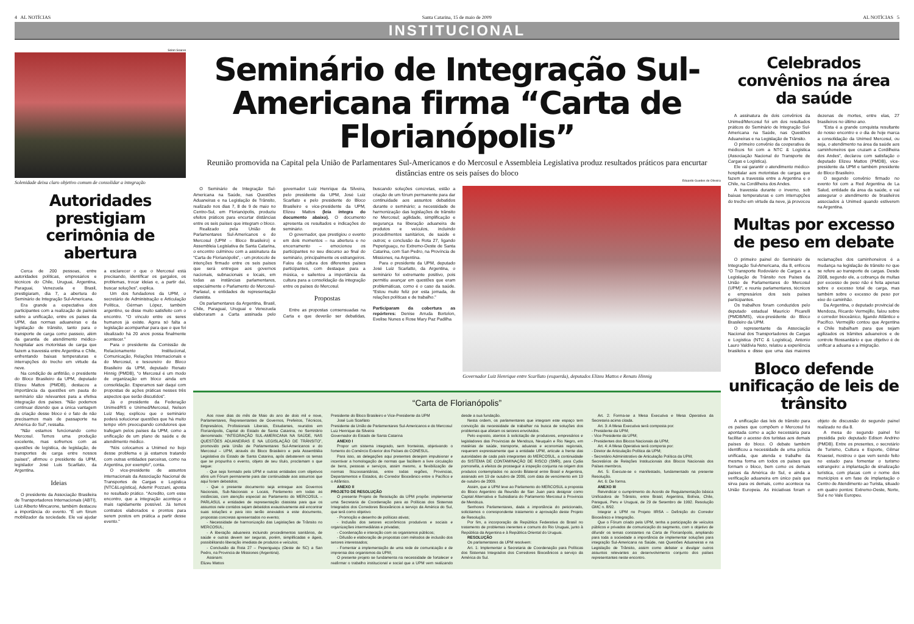4 AL NOTÍCIAS Santa Catarina, 15 de maio de 2009 AL NOTÍCIAS 5
INSTITUCIONAL
Solon Soares
Solenidade deixa claro objetivo comum de consolidar a integração
Autoridades prestigiam cerimônia de abertura
Cerca de 200 pessoas, entre autoridades políticas, empresários e técnicos do Chile, Uruguai, Argentina, Paraguai, Venezuela e Brasil, prestigiaram, dia 7, a abertura do Seminário de Integração Sul-Americana.
Era grande a expectativa dos participantes com a realização de painéis sobre a unificação, entre os países da UPM, das normas aduaneiras e da legislação de trânsito, tanto para o transporte de carga como passeio, além da garantia de atendimento médico-hospitalar aos motoristas de carga que fazem a travessia entre Argentina e Chile, enfrentando baixas temperaturas e interrupções do trecho em virtude da neve.
Na condição de anfitrião, o presidente do Bloco Brasileiro da UPM, deputado Elizeu Mattos (PMDB), destacou a importância da questões em pauta do seminário são relevantes para a efetiva integração dos países. “Não podemos continuar dizendo que a única vantagem da criação desse bloco é o fato de não precisarmos mais de passaporte na América do Sul”, ressalta.
“Não estamos funcionando como Mercosul. Temos uma produção excelente, mas sofremos com as questões de logística, de legislação, de transportes de carga entre nossos países”, afirmou o presidente da UPM, legislador José Luis Scarllato, da Argentina.
Ideias
O presidente da Associação Brasileira de Transportadores Internacionais (ABTI), Luiz Alberto Mincarone, também destacou a importância do evento. “É um fórum mobilizador da sociedade. Ele vai ajudar a esclarecer o que o Mercosul está precisando, identificar os gargalos, os problemas, trocar ideias e, a partir daí, buscar soluções”, explica.
Um dos fundadores da UPM, o secretário de Administração e Articulação Política, Gérman López, também argentino, se disse muito satisfeito com o encontro. “O vínculo entre os seres humanos já existe. Agora só falta a legislação acompanhar para que o que foi idealizado há 20 anos possa finalmente acontecer.”
Para o presidente da Comissão de Relacionamento Institucional, Comunicação, Relações Internacionais e do Mercosul, e tesoureiro do Bloco Brasileiro da UPM, deputado Renato Hinnig (PMDB), “o Mercosul é um modo de organização em bloco ainda em consolidação. Esperamos sair daqui com propostas de ações práticas nesses três aspectos que serão discutidos”.
Já o presidente da Federação Unimed/RS e Unimed/Mercosul, Nelson Luiz May, explicou que o seminário poderá solucionar questões que há muito tempo vêm preocupando condutores que trafegam pelos países da UPM, como a unificação de um plano de saúde e de atendimento médico.
“Nós colocamos a Unimed no bojo desse problema e já estamos tratando com outras entidades parceiras, como na Argentina, por exemplo”, conta.
O vice-presidente de assuntos internacionais da Associação Nacional de Transportes de Cargas e Logística (NTC&Logística), Ademir Pozzani, aposta no resultado prático. “Acredito, com esse encontro, que a integração aconteça o mais rapidamente possível. Já temos contratos elaborados e prontos para serem postos em prática a partir desse evento.”
Seminário de Integração Sul-Americana firma “Carta de Florianópolis”
Reunião promovida na Capital pela União de Parlamentares Sul-Americanos e do Mercosul e Assembleia Legislativa produz resultados práticos para encurtar distâncias entre os seis países do bloco
Eduardo Guedes de Oliveira
O Seminário de Integração Sul-Americana na Saúde, nas Questões Aduaneiras e na Legislação de Trânsito, realizado nos dias 7, 8 de 9 de maio no Centro-Sul, em Florianópolis, produziu efeitos práticos para encurtar distâncias entre os seis países que integram o bloco.
Realizado pela União de Parlamentares Sul-Americanos e do Mercosul (UPM – Bloco Brasileiro) e Assembleia Legislativa de Santa Catarina, o encontro culminou com a assinatura da “Carta de Florianópolis”, - um protocolo de intenções firmado entre os seis países que será entregue aos governos nacionais, subnacionais e locais, em todas as instâncias parlamentares, especialmente o Parlamento do Mercosul-Parlasul, e entidades de representação classista.
Os parlamentares da Argentina, Brasil, Chile, Paraguai, Uruguai e Venezuela elaboraram a Carta assinada pelo governador Luiz Henrique da Silveira, pelo presidente da UPM, José Luiz Scarllato e pelo presidente do Bloco Brasileiro e vice-presidente da UPM, Elizeu Mattos (leia íntegra do documento abaixo). O documento apresenta os resultados e indicações do seminário.
O governador, que prestigiou o evento em dois momentos – na abertura e no encerramento – emocionou os participantes no seu discurso ao final do seminário, principalmente os estrangeiros. Falou da cultura dos diferentes países participantes, com destaque para a música, e sailentou a importância da cultura para a consolidação da integração entre os países do Mercosul.
Propostas
Entre as propostas consensuadas na Carta e que deverão ser debatidas, buscando soluções concretas, estão a criação de um fórum permanente para dar continuidade aos assuntos debatidos durante o seminário; a necessidade de harmonização das legislações de trânsito no Mercosul; agilidade, simplificação e segurança na liberação aduaneira de produtos e veículos, incluindo procedimentos sanitários, de saúde e outros; e conclusão da Rota 27, ligando Peperiguaçu, no Extremo-Oeste de Santa Catarina, com San Pedro, na Província de Missiones, na Argentina.
Para o presidente da UPM, deputado José Luiz Scarlatto, da Argentina, o seminário foi extremante positivo, pois permitiu avançar em questões que eram problemáticas, como é o caso da saúde. “Estou muito feliz por esta jornada, de relações políticas e de trabalho.”
Participaram da cobertura as repórteres: Denise Arruda Bortolon, Evelise Nunes e Rose Mary Paz Padilha
Governador Luiz Henrique entre Scarllato (esquerda), deputados Elizeu Mattos e Renato Hinnig
“Carta de Florianópolis”
Aos nove dias do mês de Maio do ano de dois mil e nove, Parlamentares, Representantes de Governos, Prefeitos, Técnicos, Empresários, Profissionais Liberais, Estudantes, reunidos em Florianópolis, Capital do Estado de Santa Catarina, no Seminário denominado: “INTEGRAÇÃO SUL-AMERICANA NA SAÚDE, NAS QUESTÕES ADUANEIRAS E NA LEGISLAÇÃO DE TRÂNSITO”, promovido pela União de Parlamentares Sul-Americanos e do Mercosul – UPM, através do Bloco Brasileiro e pela Assembléia Legislativa do Estado de Santa Catarina, após debaterem os temas que se propunha o evento, objeto de seu título, proclamam o que segue:
- Que seja formado pela UPM e outras entidades com objetivos afins um Fórum permanente para dar continuidade aos assuntos que aqui foram debatidos;
- Que o presente documento seja entregue aos Governos Nacionais, Sub-Nacionais e Locais, Parlamento em todas as instâncias, com atenção especial ao Parlamento do MERCOSUL – PARLASUL e entidades de representação classista para que os assuntos nele contidos sejam debatidos exaustivamente até encontrar suas soluções e para isto serão anexados a este documento, propostas concretas apresentados no evento;
- Necessidade de harmonização das Legislações de Trânsito no MERCOSUL;
- A liberação aduaneira incluindo procedimentos sanitários, de saúde e outras devem ser seguras, porém, simplificadas e ágeis, possibilitando liberação imediata de produtos e veículos;
- Conclusão da Rota 27 – Peperiguaçu (Oeste de SC) a San Pedro, na Provincia de Missiones (Argentina).
Assinam:
Elizeu Mattos
Presidente do Bloco Brasileiro e Vice-Presidente da UPM
José Luis Scarllato
Presidente da União de Parlamentares Sul-Americanos e do Mercosul
Luiz Henrique da Silveira
Governador do Estado de Santa Catarina
ANEXO I
Propor um sistema integrado, sem fronteiras, objetivando o fomento do Comércio Exterior dos Países do CONESUL.
Para isso, as delegações aqui presentes desejam impulsionar e incentivar a homologação de normas que facilitem a livre circulação de bens, pessoas e serviços, assim mesmo, a flexibilização de normas fitozoosanitárias, entre todas regiões, Provincias, Departamentos e Estados, do Corredor Bioceânico entre o Pacífico e o Atlântico.
ANEXO II
PROJETO DE RESOLUÇÃO
O presente Projeto de Resolução da UPM propõe: implementar uma Secretaria de Coordenação para as Políticas dos Sistemas Integrados dos Corredores Bioceânicos a serviço da América do Sul, que terá como objetivo:
- Promoção e desenho de políticas ativas;
- Inclusão dos setores econômicos produtivos e sociais e organizações intermediárias e privadas;
- Coordenação e interação com os organismos públicos;
- Difusão e elaboração de propostas com métodos de inclusão dos setores interessados;
- Fomentar a implementação de uma rede de comunicação e de imprensa dos organismos da UPM;
O presente projeto se fundamenta na necessidade de fortalecer e reafirmar o trabalho institucional e social que a UPM vem realizando desde a sua fundação.
Nesta ordem, os parlamentares que integram este espaço tem convicção da necessidade de trabalhar na busca de soluções dos problemas que afetam os setores envolvidos.
Pelo exposto, atentos à solicitação de produtores, empresários e legisladores das Provincias de Mendoza, Neuquén e Rio Negro, em matérias de saúde, transporte, aduanas e economias regionais, requerem expressamente que a entidade UPM, articule a frente das autoridades de cada país integrantes do MERCOSUL, a continuidade do SISTEMA DE CONTAMINAÇÃO DE RISCO (SMR), para Cydia pomonella, a efeitos de prosseguir a inspeção conjunta na origem dos produtos contemplados no acordo Bilateral entre Brasil e Argentina, assinado em 19 de outubro de 2006, com data de vencimento em 19 de outubro de 2009.
Assim, que a UPM leve ao Parlamento do MERCOSUL a proposta do Bloco Argentino da Reunião de San Juan para designar como Capital Alternativa e Subsidiaria do Parlamento Mercosul a Provincia de Mendoza.
Senhores Parlamentares, dada a importância do peticionado, solicitamos o correspondente tratamento e aprovação deste Projeto de Resolução.
Por fim, a incorporação da República Federativa do Brasil no tratamento de problemas inerentes e comuns do Rio Uruguai, junto à República da Argentina e à República Oriental do Uruguai.
RESOLUÇÃO
Os parlamentares da UPM resolvem:
Art. 1: Implementar a Secretaria de Coordenação para Políticas dos Sistemas Integrados dos Corredores Bioceânicos a serviço da América do Sul.
Art. 2: Forma-se a Mesa Executiva e Mesa Operativa da Secretaria acima citada.
Art. 3: A Mesa Executiva será composta por:
- Presidente da UPM;
- Vice Presidente da UPM;
- Presidentes dos Blocos Nacionais da UPM;
Art. 4: A Mesa Operativa será comporta por:
- Diretor de Articulação Política da UPM;
- Secretário Administrativo de Articulação Política da UPM;
Secretários de Relações Institucionais dos Blocos Nacionais dos Países membros.
Art. 5: Execute-se o manifestado, fundamentado na presente Resolução.
Art. 6: De forma.
ANEXO III
Reivindicar o cumprimento do Acordo de Regulamentação básica Unificadora de Trânsito, entre Brasil, Argentina, Bolívia, Chile, Paraguai, Peru e Uruguai, de 29 de Setembro de 1992. Resolução GMC n. 8/92.
Integrar a UPM no Projeto IIRSA – Definição do Corredor Bioceânico e Integração.
Que o Fórum criado pela UPM, tenha a participação de veículos públicos e privados de comunicação do segmento, com o objetivo de difundir os temas constantes na Carta de Florianópolis, ampliando para toda a sociedade a importância de implementar soluções para integração Sul-Americana na Saúde, nas Questões Aduaneiras e na Legislação de Trânsito, assim como debater e divulgar outros assuntos relevantes ao desenvolvimento conjunto dos países representantes neste encontro.
Celebrados convênios na área da saúde
A assinatura de dois convênios da Unimed/Mercosul foi um dos resultados práticos do Seminário de Integração Sul-Americana na Saúde, nas Questões Aduaneiras e na Legislação de Trânsito.
O primeiro convênio da cooperativa de médicos foi com a NTC & Logística (Associação Nacional do Transporte de Cargas e Logística).
Ele vai garantir o atendimento médico-hospitalar aos motoristas de cargas que fazem a travessia entre a Argentina e o Chile, na Cordilheira dos Andes.
A travessia durante o inverno, sob baixas temperaturas e com interrupções do trecho em virtude da neve, já provocou dezenas de mortes, entre elas, 27 brasileiros no último ano.
“Esta é a grande conquista resultante do nosso encontro e o dia de hoje marca a consolidação da Unimed Mercosul, ou seja, o atendimento na área da saúde aos caminhoneiros que cruzam a Cordilheira dos Andes”, declarou com satisfação o deputado Elizeu Mattos (PMDB), vice-presidente da UPM e também presidente do Bloco Brasileiro.
O segundo convênio firmado no evento foi com a Red Argentina de La Salud, entidade da área da saúde, e vai assegurar o atendimento de brasileiros associados à Unimed quando estiverem na Argentina.
Multas por excesso de peso em debate
O primeiro painel do Seminário de Integração Sul-Americana, dia 8, enfocou “O Transporte Rodoviário de Cargas e a Legislação de Trânsito nos Países da União de Parlamentares do Mercosul (UPM)”, e reuniu parlamentares, técnicos e empresários dos seis países participantes.
Os trabalhos foram conduzidos pelo deputado estadual Maurício Picarelli (PMDB/MS), vice-presidente do Bloco Brasileiro da UPM.
O representante da Associação Nacional dos Transportadores de Cargas e Logística (NTC & Logística), Antonio Lauro Valdívia Neto, relatou a experiência brasileira e disse que uma das maiores reclamações dos caminhoneiros é a mudança na legislação de trânsito no que se refere ao transporte de cargas. Desde 2008, segundo ele, a cobrança de multas por excesso de peso não é feita apenas sobre o excesso total de carga, mas também sobre o excesso de peso por eixo do caminhão.
Da Argentina, o deputado provincial de Mendoza, Ricardo Vermejillo, falou sobre o corredor bioceânico, ligando Atlântico e Pacífico. Vermejillo contou que Argentina e Chile trabalham para que sejam agilizados os trâmites aduaneiros e de controle fitossanitário e que objetivo é de unificar a aduana e a imigração.
Bloco defende unificação de leis de trânsito
A unificação das leis de trânsito para os países que compõem o Mercosul foi apontada como a ação necessária para facilitar o acesso dos turistas aos demais países do bloco. O debate também identificou a necessidade de uma polícia unificada, que atenda e trabalhe da mesma forma em todos os países que formam o bloco, bem como os demais países da América do Sul, e ainda a verificação aduaneira em único país que sirva para os demais, como acontece na União Europeia. As iniciativas foram o objeto de discussão do segundo painel realizado no dia 8.
A mesa do segundo painel foi presidida pelo deputado Edison Andrino (PMDB). Entre os presentes, o secretário de Turismo, Cultura e Esporte, Gilmar Knaesel, mostrou o que vem sendo feito no estado para fomentar o turismo estrangeiro: a implantação de sinalização turística, com placas com o nome dos municípios e em fase de implantação o Centro de Atendimento ao Turista, situado em quatro pontos: Extremo-Oeste, Norte, Sul e no Vale Europeu.